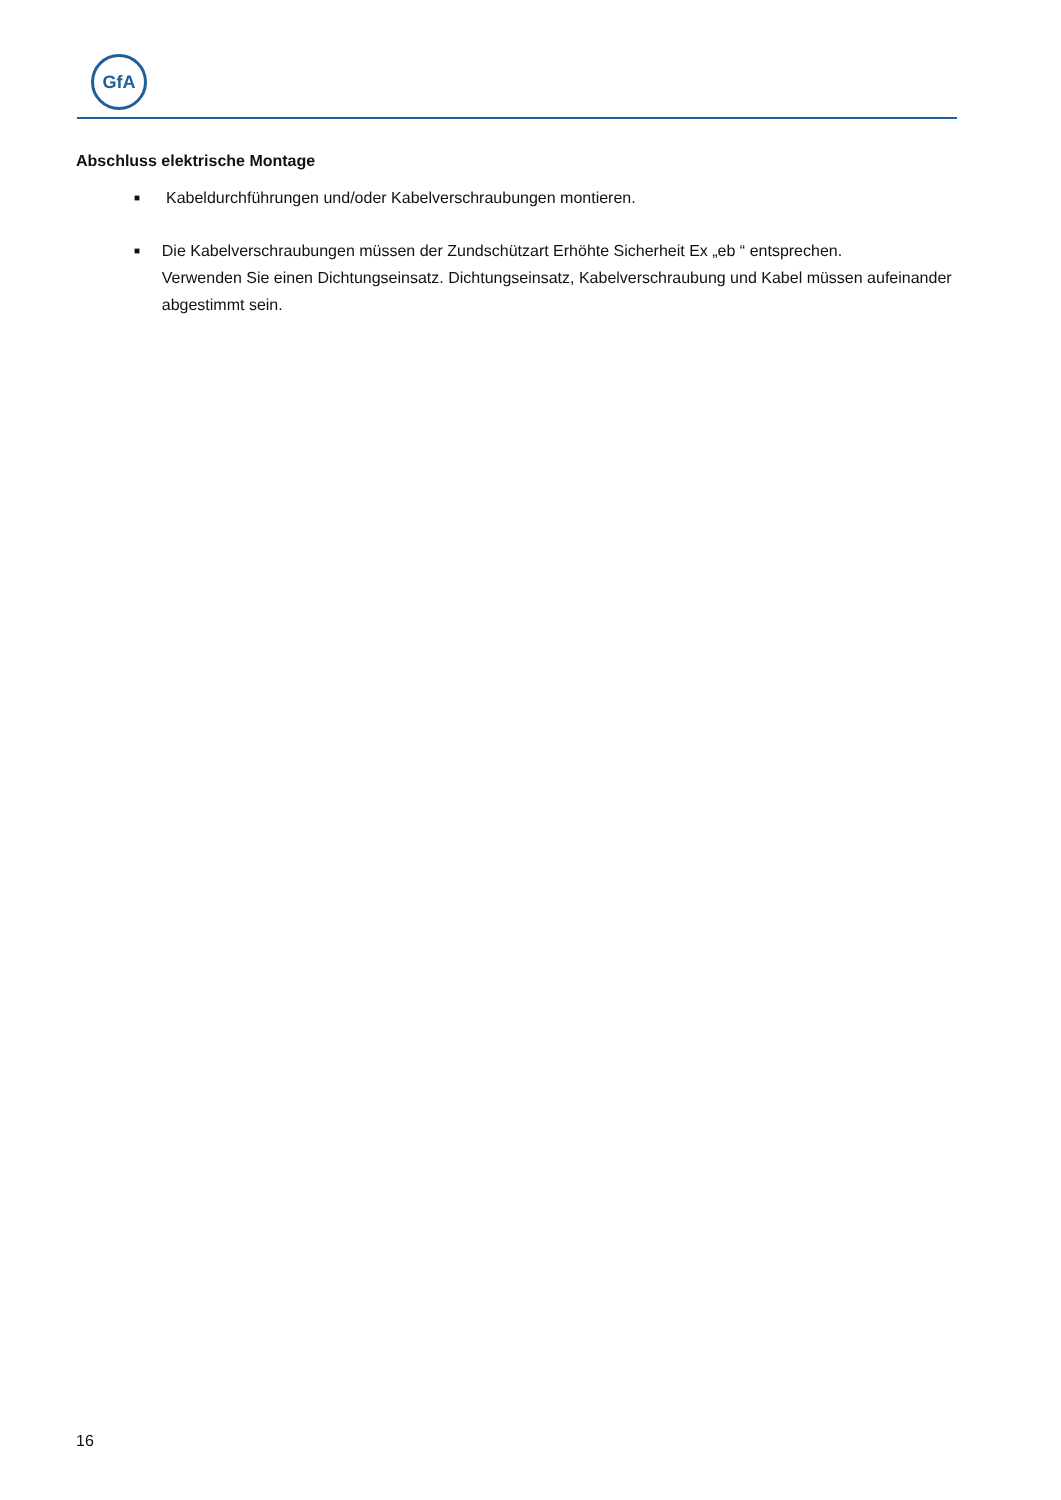GfA
Abschluss elektrische Montage
■ Kabeldurchführungen und/oder Kabelverschraubungen montieren.
■ Die Kabelverschraubungen müssen der Zundschützart Erhöhte Sicherheit Ex „eb “ entsprechen.
Verwenden Sie einen Dichtungseinsatz. Dichtungseinsatz, Kabelverschraubung und Kabel müssen aufeinander abgestimmt sein.
16